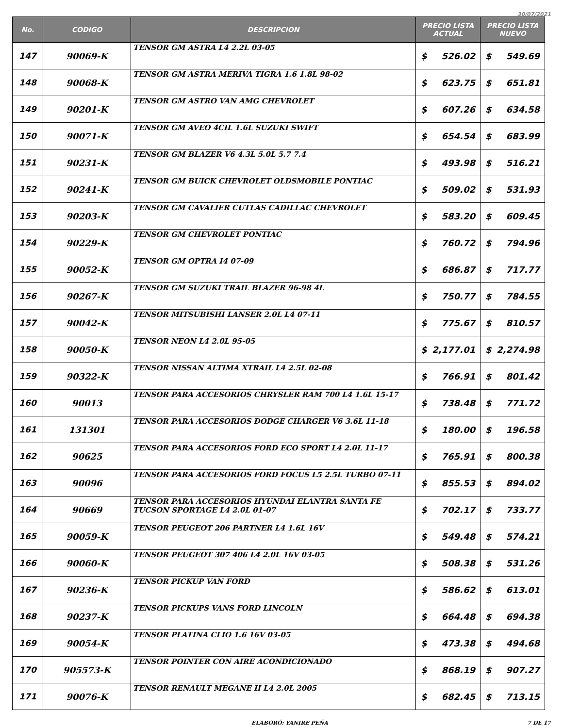30/07/2021
| No. | CODIGO | DESCRIPCION | PRECIO LISTA ACTUAL | | PRECIO LISTA NUEVO | |
| --- | --- | --- | --- | --- | --- | --- |
| 147 | 90069-K | TENSOR GM ASTRA L4 2.2L 03-05 | $ | 526.02 | $ | 549.69 |
| 148 | 90068-K | TENSOR GM ASTRA MERIVA TIGRA 1.6 1.8L 98-02 | $ | 623.75 | $ | 651.81 |
| 149 | 90201-K | TENSOR GM ASTRO VAN AMG CHEVROLET | $ | 607.26 | $ | 634.58 |
| 150 | 90071-K | TENSOR GM AVEO 4CIL 1.6L SUZUKI SWIFT | $ | 654.54 | $ | 683.99 |
| 151 | 90231-K | TENSOR GM BLAZER V6 4.3L 5.0L 5.7 7.4 | $ | 493.98 | $ | 516.21 |
| 152 | 90241-K | TENSOR GM BUICK CHEVROLET OLDSMOBILE PONTIAC | $ | 509.02 | $ | 531.93 |
| 153 | 90203-K | TENSOR GM CAVALIER CUTLAS CADILLAC CHEVROLET | $ | 583.20 | $ | 609.45 |
| 154 | 90229-K | TENSOR GM CHEVROLET PONTIAC | $ | 760.72 | $ | 794.96 |
| 155 | 90052-K | TENSOR GM OPTRA I4 07-09 | $ | 686.87 | $ | 717.77 |
| 156 | 90267-K | TENSOR GM SUZUKI TRAIL BLAZER 96-98 4L | $ | 750.77 | $ | 784.55 |
| 157 | 90042-K | TENSOR MITSUBISHI LANSER 2.0L L4 07-11 | $ | 775.67 | $ | 810.57 |
| 158 | 90050-K | TENSOR NEON L4 2.0L 95-05 | $ | 2,177.01 | $ | 2,274.98 |
| 159 | 90322-K | TENSOR NISSAN ALTIMA XTRAIL L4 2.5L 02-08 | $ | 766.91 | $ | 801.42 |
| 160 | 90013 | TENSOR PARA ACCESORIOS CHRYSLER RAM 700 L4 1.6L 15-17 | $ | 738.48 | $ | 771.72 |
| 161 | 131301 | TENSOR PARA ACCESORIOS DODGE CHARGER V6 3.6L 11-18 | $ | 180.00 | $ | 196.58 |
| 162 | 90625 | TENSOR PARA ACCESORIOS FORD ECO SPORT L4 2.0L 11-17 | $ | 765.91 | $ | 800.38 |
| 163 | 90096 | TENSOR PARA ACCESORIOS FORD FOCUS L5 2.5L TURBO 07-11 | $ | 855.53 | $ | 894.02 |
| 164 | 90669 | TENSOR PARA ACCESORIOS HYUNDAI ELANTRA SANTA FE TUCSON SPORTAGE L4 2.0L 01-07 | $ | 702.17 | $ | 733.77 |
| 165 | 90059-K | TENSOR PEUGEOT 206 PARTNER L4 1.6L 16V | $ | 549.48 | $ | 574.21 |
| 166 | 90060-K | TENSOR PEUGEOT 307 406 L4 2.0L 16V 03-05 | $ | 508.38 | $ | 531.26 |
| 167 | 90236-K | TENSOR PICKUP VAN FORD | $ | 586.62 | $ | 613.01 |
| 168 | 90237-K | TENSOR PICKUPS VANS FORD LINCOLN | $ | 664.48 | $ | 694.38 |
| 169 | 90054-K | TENSOR PLATINA CLIO 1.6 16V 03-05 | $ | 473.38 | $ | 494.68 |
| 170 | 905573-K | TENSOR POINTER CON AIRE ACONDICIONADO | $ | 868.19 | $ | 907.27 |
| 171 | 90076-K | TENSOR RENAULT MEGANE II L4 2.0L 2005 | $ | 682.45 | $ | 713.15 |
ELABORÓ: YANIRE PEÑA 7 DE 17